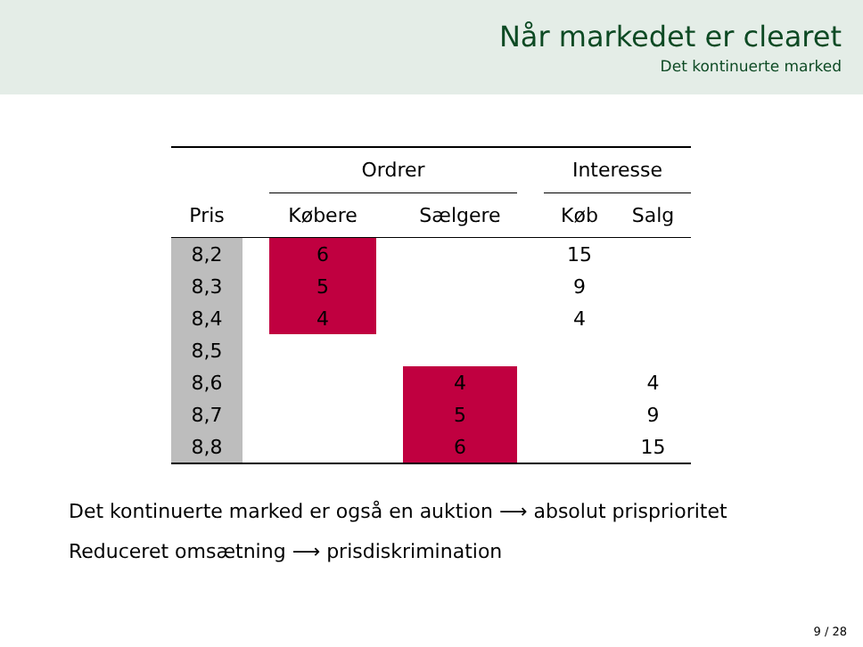Når markedet er clearet
Det kontinuerte marked
| | | Ordrer | | | | Interesse | |
| --- | --- | --- | --- | --- | --- | --- | --- |
| Pris | | Købere | | Sælgere | | Køb | Salg |
| 8,2 | | 6 | | | | 15 | |
| 8,3 | | 5 | | | | 9 | |
| 8,4 | | 4 | | | | 4 | |
| 8,5 | | | | | | | |
| 8,6 | | | | 4 | | | 4 |
| 8,7 | | | | 5 | | | 9 |
| 8,8 | | | | 6 | | | 15 |
Det kontinuerte marked er også en auktion ⟶ absolut prisprioritet
Reduceret omsætning ⟶ prisdiskrimination
9 / 28